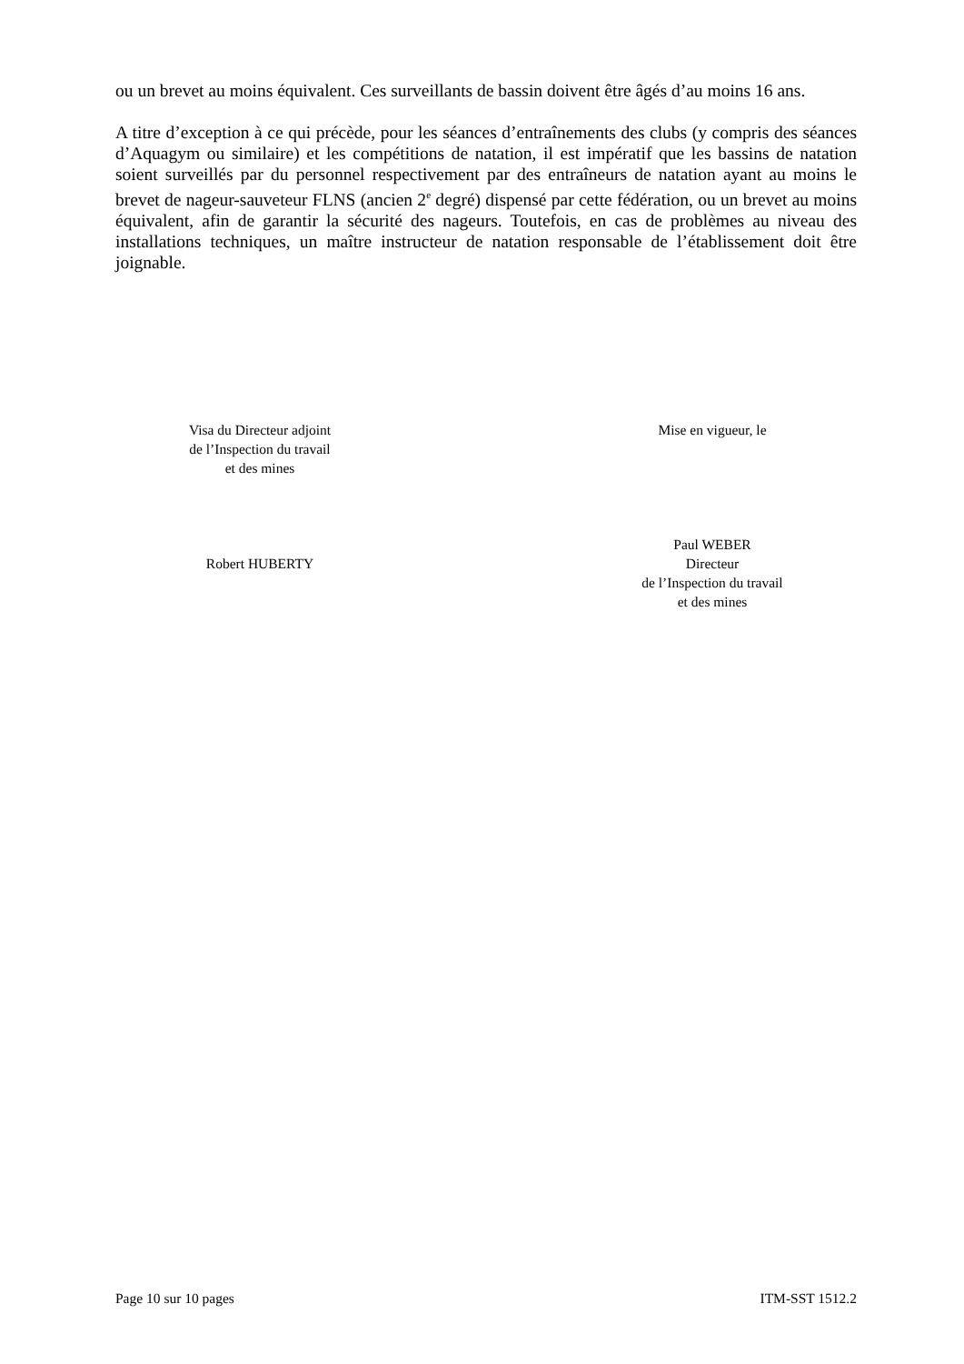ou un brevet au moins équivalent. Ces surveillants de bassin doivent être âgés d’au moins 16 ans.
A titre d’exception à ce qui précède, pour les séances d’entraînements des clubs (y compris des séances d’Aquagym ou similaire) et les compétitions de natation, il est impératif que les bassins de natation soient surveillés par du personnel respectivement par des entraîneurs de natation ayant au moins le brevet de nageur-sauveteur FLNS (ancien 2<sup>e</sup> degré) dispensé par cette fédération, ou un brevet au moins équivalent, afin de garantir la sécurité des nageurs. Toutefois, en cas de problèmes au niveau des installations techniques, un maître instructeur de natation responsable de l’établissement doit être joignable.
Visa du Directeur adjoint
de l’Inspection du travail
et des mines
Robert HUBERTY
Mise en vigueur, le
Paul WEBER
Directeur
de l’Inspection du travail
et des mines
Page 10 sur 10 pages ITM-SST 1512.2